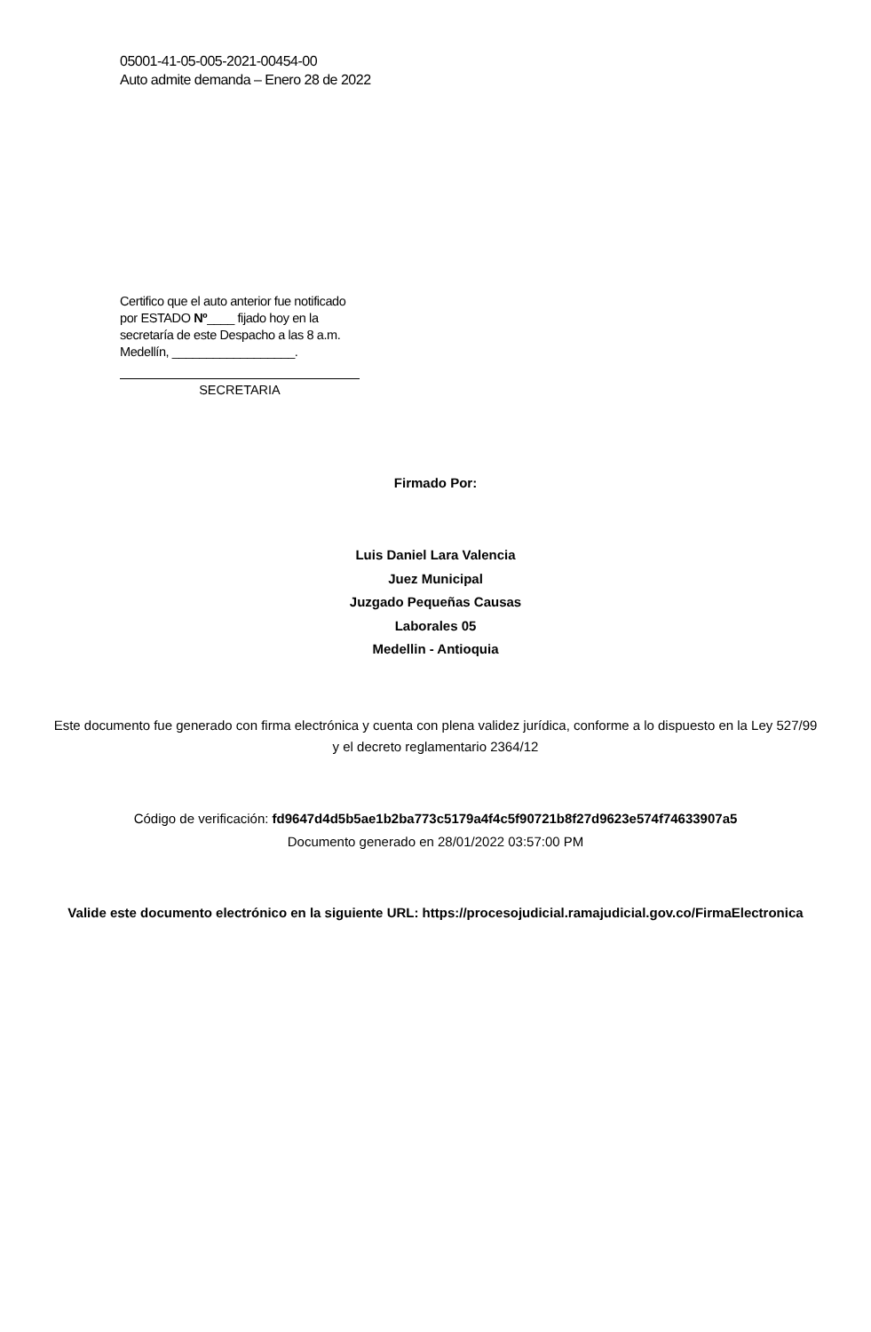05001-41-05-005-2021-00454-00
Auto admite demanda – Enero 28 de 2022
Certifico que el auto anterior fue notificado por ESTADO Nº____ fijado hoy en la secretaría de este Despacho a las 8 a.m. Medellín, __________________.
SECRETARIA
Firmado Por:
Luis Daniel Lara Valencia
Juez Municipal
Juzgado Pequeñas Causas
Laborales 05
Medellin - Antioquia
Este documento fue generado con firma electrónica y cuenta con plena validez jurídica, conforme a lo dispuesto en la Ley 527/99 y el decreto reglamentario 2364/12
Código de verificación: fd9647d4d5b5ae1b2ba773c5179a4f4c5f90721b8f27d9623e574f74633907a5
Documento generado en 28/01/2022 03:57:00 PM
Valide este documento electrónico en la siguiente URL: https://procesojudicial.ramajudicial.gov.co/FirmaElectronica